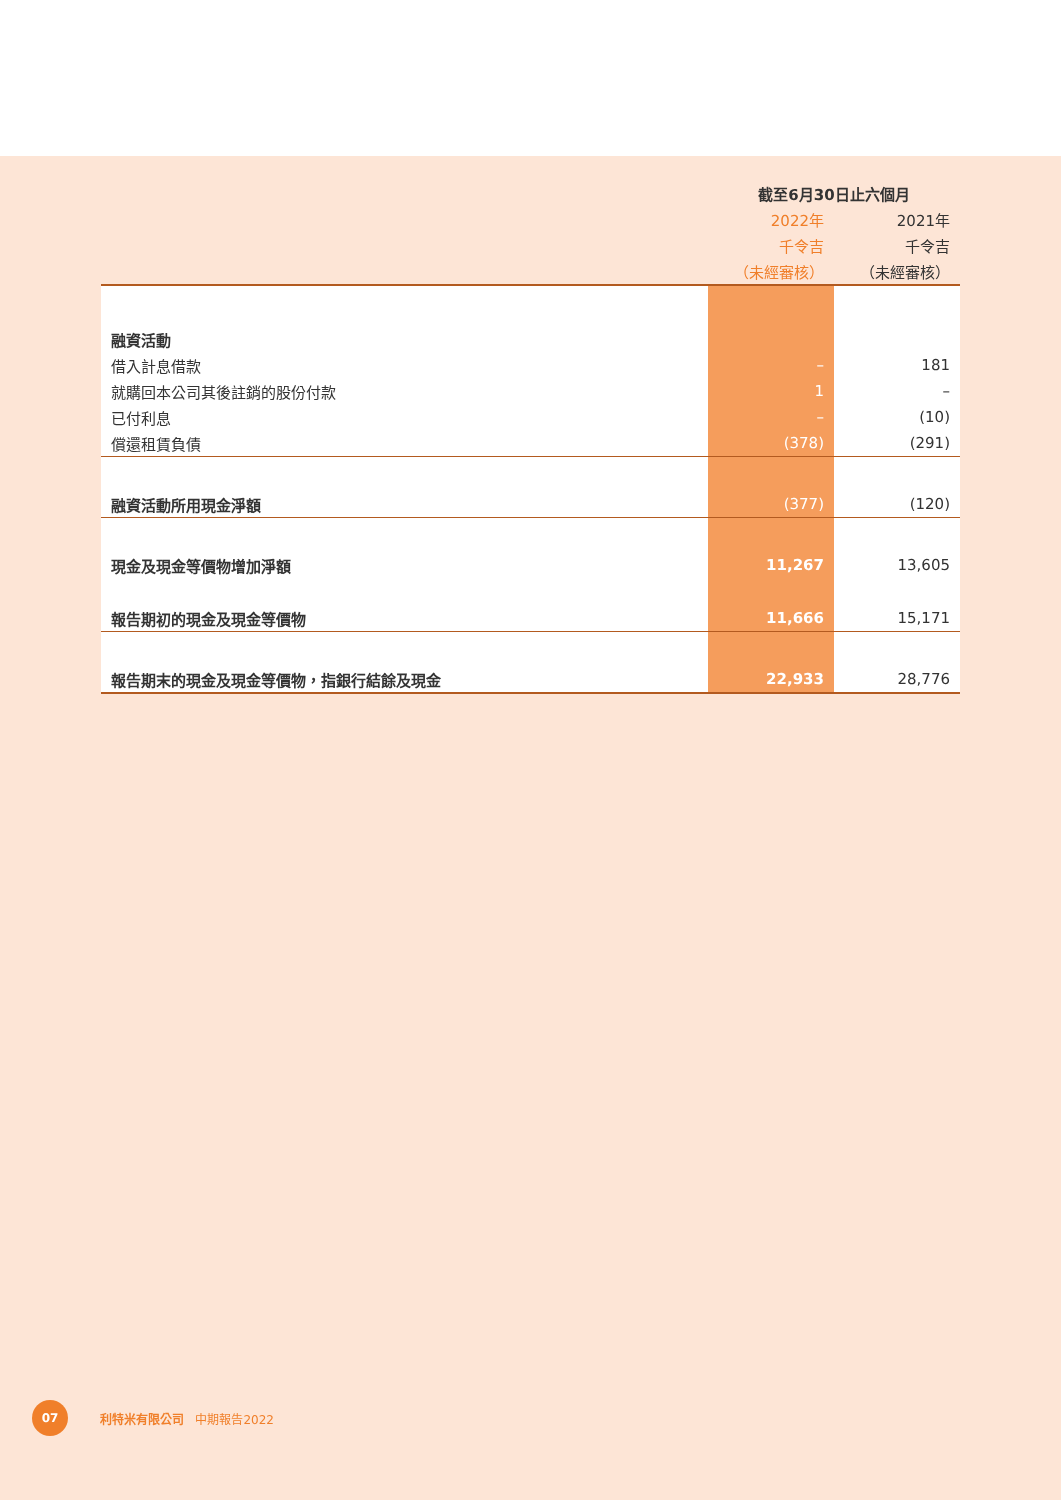| | 截至6月30日止六個月 | |
| | 2022年 | 2021年 |
| | 千令吉 | 千令吉 |
| | （未經審核） | （未經審核） |
| 融資活動 | | |
| 借入計息借款 | – | 181 |
| 就購回本公司其後註銷的股份付款 | 1 | – |
| 已付利息 | – | (10) |
| 償還租賃負債 | (378) | (291) |
| 融資活動所用現金淨額 | (377) | (120) |
| 現金及現金等價物增加淨額 | 11,267 | 13,605 |
| 報告期初的現金及現金等價物 | 11,666 | 15,171 |
| 報告期末的現金及現金等價物，指銀行結餘及現金 | 22,933 | 28,776 |
07
利特米有限公司 中期報告2022